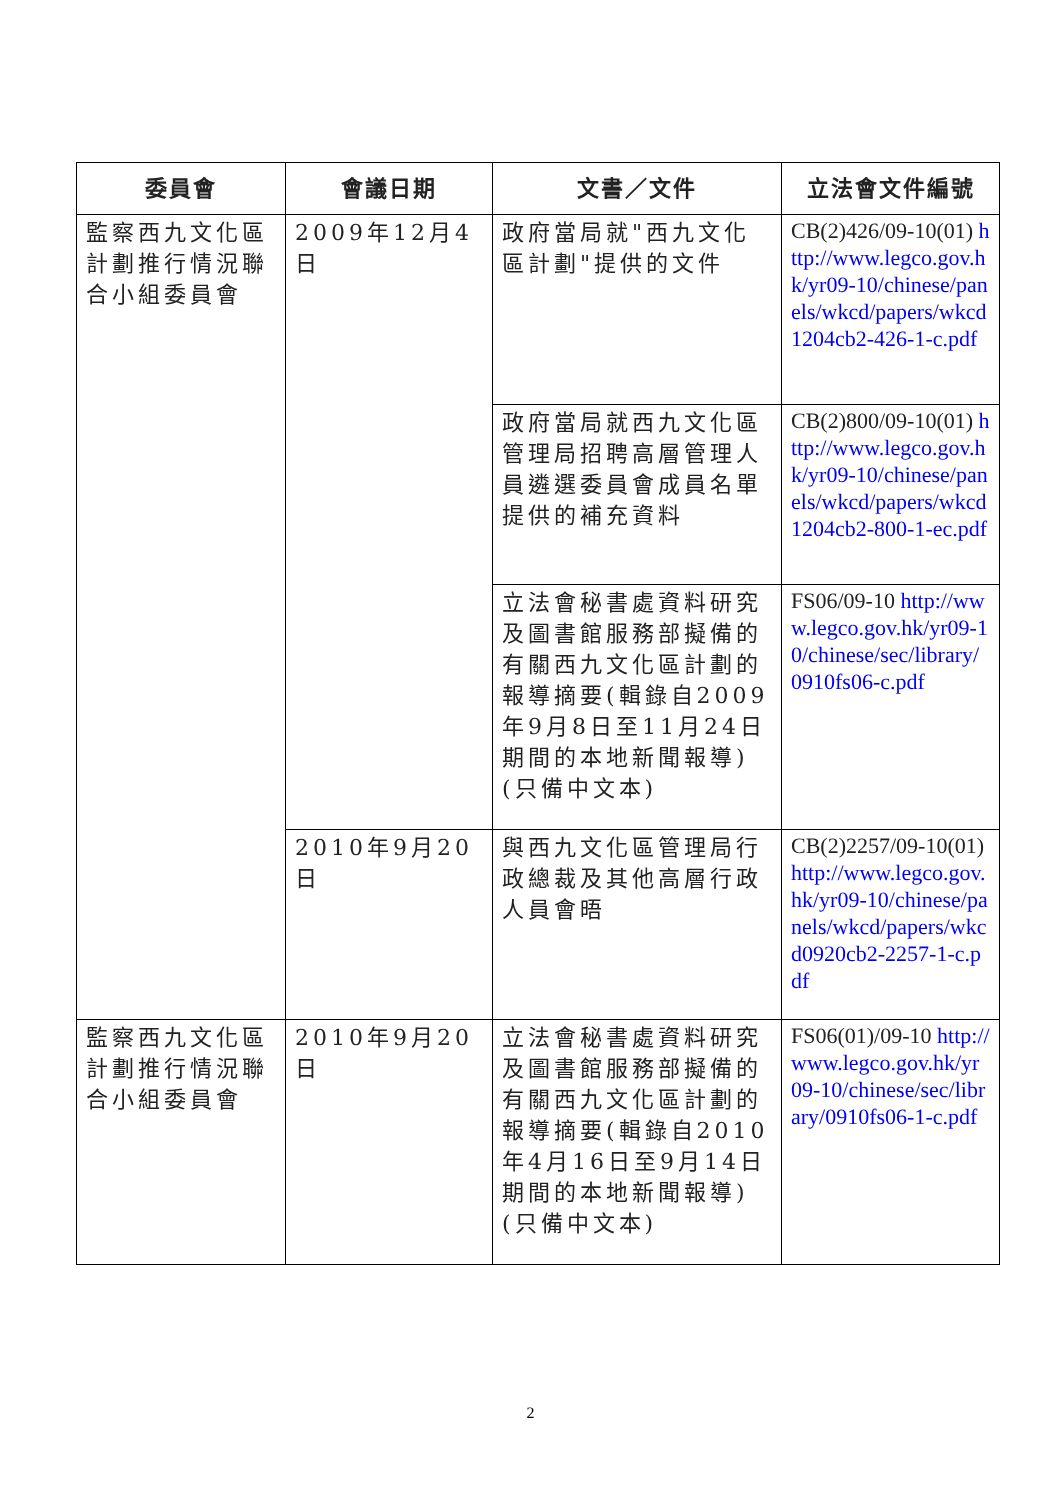| 委員會 | 會議日期 | 文書／文件 | 立法會文件編號 |
| --- | --- | --- | --- |
| 監察西九文化區計劃推行情況聯合小組委員會 | 2009年12月4日 | 政府當局就"西九文化區計劃"提供的文件 | CB(2)426/09-10(01) http://www.legco.gov.hk/yr09-10/chinese/panels/wkcd/papers/wkcd1204cb2-426-1-c.pdf |
| | | 政府當局就西九文化區管理局招聘高層管理人員遴選委員會成員名單提供的補充資料 | CB(2)800/09-10(01) http://www.legco.gov.hk/yr09-10/chinese/panels/wkcd/papers/wkcd1204cb2-800-1-ec.pdf |
| | | 立法會秘書處資料研究及圖書館服務部擬備的有關西九文化區計劃的報導摘要(輯錄自2009年9月8日至11月24日期間的本地新聞報導)(只備中文本) | FS06/09-10 http://www.legco.gov.hk/yr09-10/chinese/sec/library/0910fs06-c.pdf |
| | 2010年9月20日 | 與西九文化區管理局行政總裁及其他高層行政人員會晤 | CB(2)2257/09-10(01) http://www.legco.gov.hk/yr09-10/chinese/panels/wkcd/papers/wkcd0920cb2-2257-1-c.pdf |
| 監察西九文化區計劃推行情況聯合小組委員會 | 2010年9月20日 | 立法會秘書處資料研究及圖書館服務部擬備的有關西九文化區計劃的報導摘要(輯錄自2010年4月16日至9月14日期間的本地新聞報導)(只備中文本) | FS06(01)/09-10 http://www.legco.gov.hk/yr09-10/chinese/sec/library/0910fs06-1-c.pdf |
2